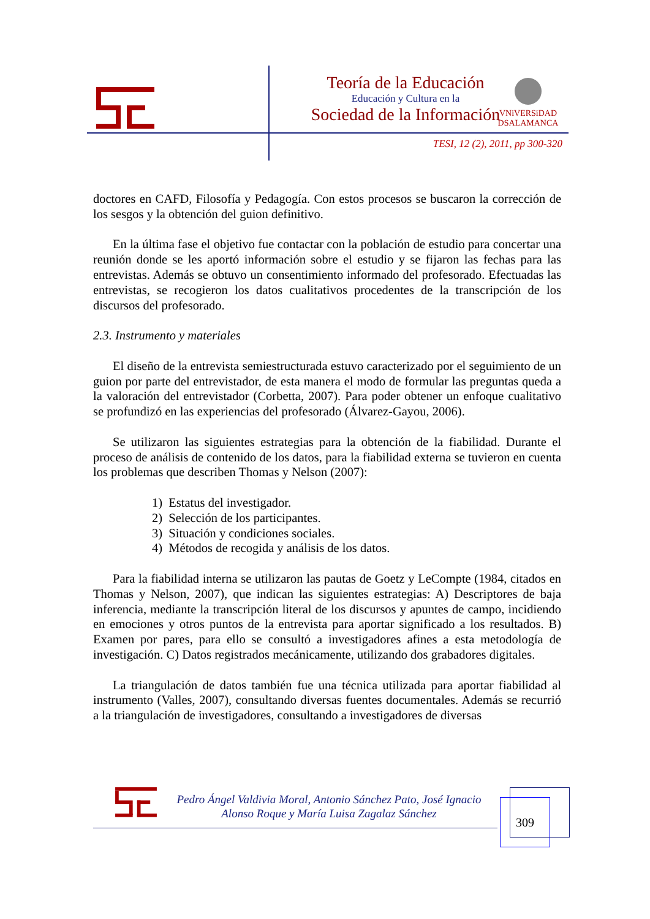Teoría de la Educación
Educación y Cultura en la
Sociedad de la Información
VNiVERSiDAD
DSALAMANCA
TESI, 12 (2), 2011, pp 300-320
doctores en CAFD, Filosofía y Pedagogía. Con estos procesos se buscaron la corrección de los sesgos y la obtención del guion definitivo.
En la última fase el objetivo fue contactar con la población de estudio para concertar una reunión donde se les aportó información sobre el estudio y se fijaron las fechas para las entrevistas. Además se obtuvo un consentimiento informado del profesorado. Efectuadas las entrevistas, se recogieron los datos cualitativos procedentes de la transcripción de los discursos del profesorado.
2.3. Instrumento y materiales
El diseño de la entrevista semiestructurada estuvo caracterizado por el seguimiento de un guion por parte del entrevistador, de esta manera el modo de formular las preguntas queda a la valoración del entrevistador (Corbetta, 2007). Para poder obtener un enfoque cualitativo se profundizó en las experiencias del profesorado (Álvarez-Gayou, 2006).
Se utilizaron las siguientes estrategias para la obtención de la fiabilidad. Durante el proceso de análisis de contenido de los datos, para la fiabilidad externa se tuvieron en cuenta los problemas que describen Thomas y Nelson (2007):
1) Estatus del investigador.
2) Selección de los participantes.
3) Situación y condiciones sociales.
4) Métodos de recogida y análisis de los datos.
Para la fiabilidad interna se utilizaron las pautas de Goetz y LeCompte (1984, citados en Thomas y Nelson, 2007), que indican las siguientes estrategias: A) Descriptores de baja inferencia, mediante la transcripción literal de los discursos y apuntes de campo, incidiendo en emociones y otros puntos de la entrevista para aportar significado a los resultados. B) Examen por pares, para ello se consultó a investigadores afines a esta metodología de investigación. C) Datos registrados mecánicamente, utilizando dos grabadores digitales.
La triangulación de datos también fue una técnica utilizada para aportar fiabilidad al instrumento (Valles, 2007), consultando diversas fuentes documentales. Además se recurrió a la triangulación de investigadores, consultando a investigadores de diversas
Pedro Ángel Valdivia Moral, Antonio Sánchez Pato, José Ignacio Alonso Roque y María Luisa Zagalaz Sánchez
309